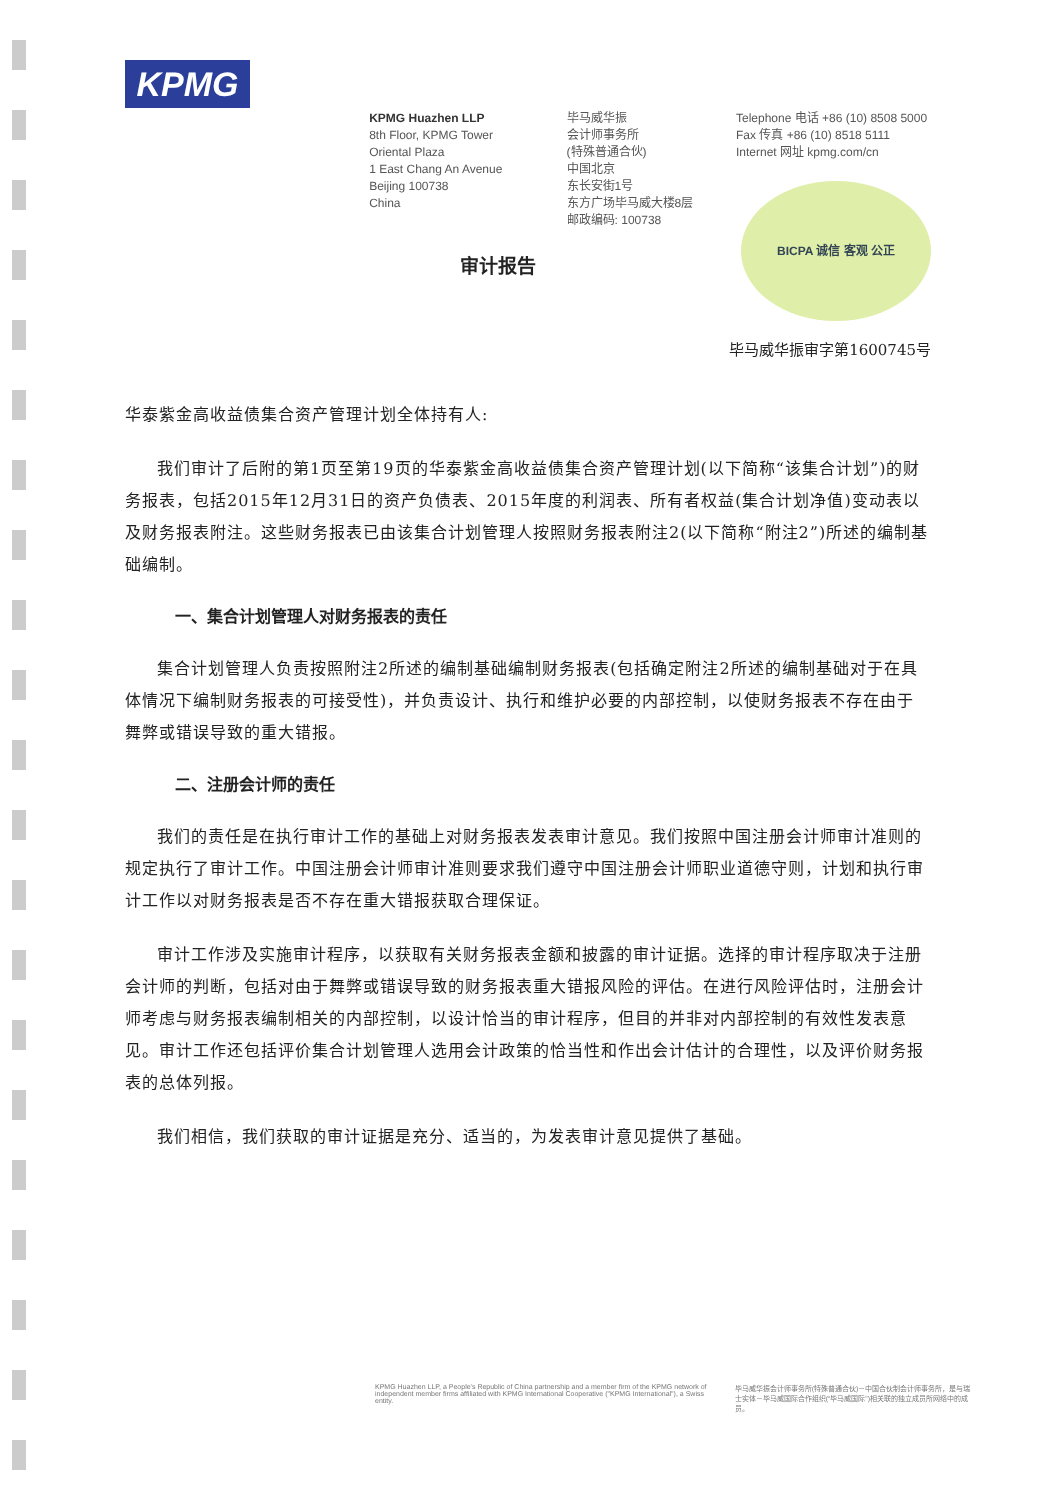KPMG
KPMG Huazhen LLP
8th Floor, KPMG Tower
Oriental Plaza
1 East Chang An Avenue
Beijing 100738
China
毕马威华振
会计师事务所
(特殊普通合伙)
中国北京
东长安街1号
东方广场毕马威大楼8层
邮政编码: 100738
Telephone 电话 +86 (10) 8508 5000
Fax 传真 +86 (10) 8518 5111
Internet 网址 kpmg.com/cn
BICPA 诚信 客观 公正
审计报告
毕马威华振审字第1600745号
华泰紫金高收益债集合资产管理计划全体持有人:
我们审计了后附的第1页至第19页的华泰紫金高收益债集合资产管理计划(以下简称“该集合计划”)的财务报表，包括2015年12月31日的资产负债表、2015年度的利润表、所有者权益(集合计划净值)变动表以及财务报表附注。这些财务报表已由该集合计划管理人按照财务报表附注2(以下简称“附注2”)所述的编制基础编制。
一、集合计划管理人对财务报表的责任
集合计划管理人负责按照附注2所述的编制基础编制财务报表(包括确定附注2所述的编制基础对于在具体情况下编制财务报表的可接受性)，并负责设计、执行和维护必要的内部控制，以使财务报表不存在由于舞弊或错误导致的重大错报。
二、注册会计师的责任
我们的责任是在执行审计工作的基础上对财务报表发表审计意见。我们按照中国注册会计师审计准则的规定执行了审计工作。中国注册会计师审计准则要求我们遵守中国注册会计师职业道德守则，计划和执行审计工作以对财务报表是否不存在重大错报获取合理保证。
审计工作涉及实施审计程序，以获取有关财务报表金额和披露的审计证据。选择的审计程序取决于注册会计师的判断，包括对由于舞弊或错误导致的财务报表重大错报风险的评估。在进行风险评估时，注册会计师考虑与财务报表编制相关的内部控制，以设计恰当的审计程序，但目的并非对内部控制的有效性发表意见。审计工作还包括评价集合计划管理人选用会计政策的恰当性和作出会计估计的合理性，以及评价财务报表的总体列报。
我们相信，我们获取的审计证据是充分、适当的，为发表审计意见提供了基础。
KPMG Huazhen LLP, a People's Republic of China partnership and a member firm of the KPMG network of independent member firms affiliated with KPMG International Cooperative ("KPMG International"), a Swiss entity.
毕马威华振会计师事务所(特殊普通合伙)－中国合伙制会计师事务所，是与瑞士实体－毕马威国际合作组织(“毕马威国际”)相关联的独立成员所网络中的成员。